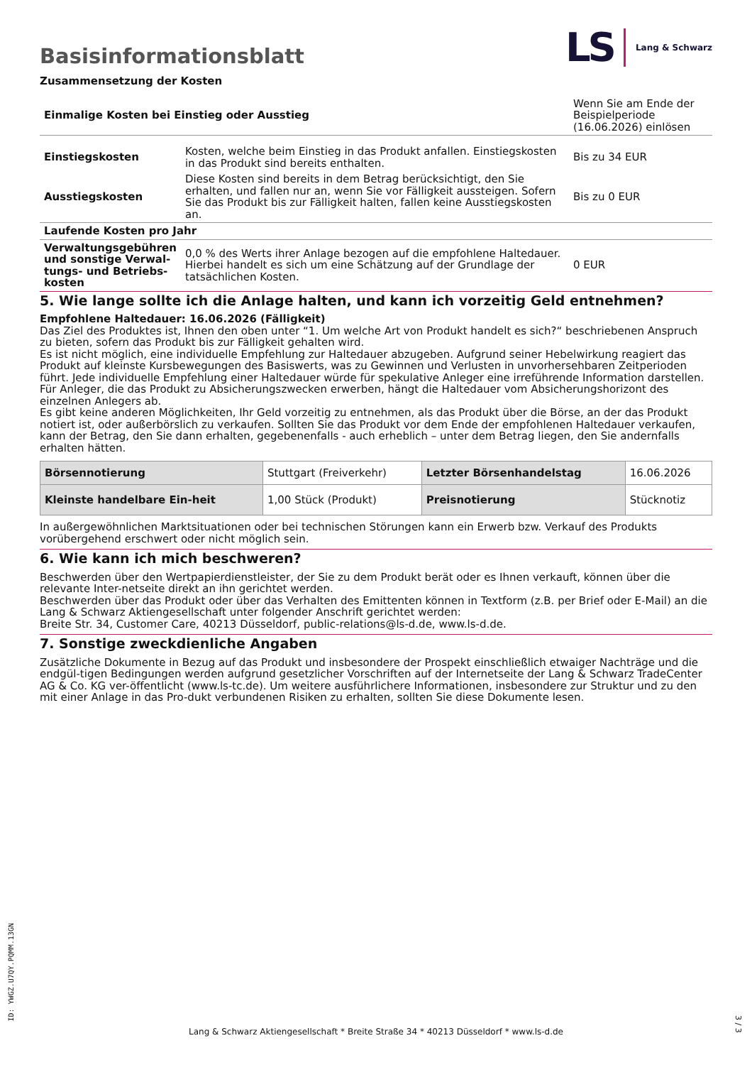Basisinformationsblatt
LS Lang & Schwarz
Zusammensetzung der Kosten
| Einmalige Kosten bei Einstieg oder Ausstieg | | Wenn Sie am Ende der Beispielperiode (16.06.2026) einlösen |
| Einstiegskosten | Kosten, welche beim Einstieg in das Produkt anfallen. Einstiegskosten in das Produkt sind bereits enthalten. | Bis zu 34 EUR |
| Ausstiegskosten | Diese Kosten sind bereits in dem Betrag berücksichtigt, den Sie erhalten, und fallen nur an, wenn Sie vor Fälligkeit aussteigen. Sofern Sie das Produkt bis zur Fälligkeit halten, fallen keine Ausstiegskosten an. | Bis zu 0 EUR |
| Laufende Kosten pro Jahr | | |
| Verwaltungsgebühren und sonstige Verwal-tungs- und Betriebs-kosten | 0,0 % des Werts ihrer Anlage bezogen auf die empfohlene Haltedauer. Hierbei handelt es sich um eine Schätzung auf der Grundlage der tatsächlichen Kosten. | 0 EUR |
5. Wie lange sollte ich die Anlage halten, und kann ich vorzeitig Geld entnehmen?
Empfohlene Haltedauer: 16.06.2026 (Fälligkeit)
Das Ziel des Produktes ist, Ihnen den oben unter “1. Um welche Art von Produkt handelt es sich?“ beschriebenen Anspruch zu bieten, sofern das Produkt bis zur Fälligkeit gehalten wird.
Es ist nicht möglich, eine individuelle Empfehlung zur Haltedauer abzugeben. Aufgrund seiner Hebelwirkung reagiert das Produkt auf kleinste Kursbewegungen des Basiswerts, was zu Gewinnen und Verlusten in unvorhersehbaren Zeitperioden führt. Jede individuelle Empfehlung einer Haltedauer würde für spekulative Anleger eine irreführende Information darstellen. Für Anleger, die das Produkt zu Absicherungszwecken erwerben, hängt die Haltedauer vom Absicherungshorizont des einzelnen Anlegers ab.
Es gibt keine anderen Möglichkeiten, Ihr Geld vorzeitig zu entnehmen, als das Produkt über die Börse, an der das Produkt notiert ist, oder außerbörslich zu verkaufen. Sollten Sie das Produkt vor dem Ende der empfohlenen Haltedauer verkaufen, kann der Betrag, den Sie dann erhalten, gegebenenfalls - auch erheblich – unter dem Betrag liegen, den Sie andernfalls erhalten hätten.
| Börsennotierung | Stuttgart (Freiverkehr) | Letzter Börsenhandelstag | 16.06.2026 |
| Kleinste handelbare Ein-heit | 1,00 Stück (Produkt) | Preisnotierung | Stücknotiz |
In außergewöhnlichen Marktsituationen oder bei technischen Störungen kann ein Erwerb bzw. Verkauf des Produkts vorübergehend erschwert oder nicht möglich sein.
6. Wie kann ich mich beschweren?
Beschwerden über den Wertpapierdienstleister, der Sie zu dem Produkt berät oder es Ihnen verkauft, können über die relevante Inter-netseite direkt an ihn gerichtet werden.
Beschwerden über das Produkt oder über das Verhalten des Emittenten können in Textform (z.B. per Brief oder E-Mail) an die Lang & Schwarz Aktiengesellschaft unter folgender Anschrift gerichtet werden:
Breite Str. 34, Customer Care, 40213 Düsseldorf, public-relations@ls-d.de, www.ls-d.de.
7. Sonstige zweckdienliche Angaben
Zusätzliche Dokumente in Bezug auf das Produkt und insbesondere der Prospekt einschließlich etwaiger Nachträge und die endgül-tigen Bedingungen werden aufgrund gesetzlicher Vorschriften auf der Internetseite der Lang & Schwarz TradeCenter AG & Co. KG ver-öffentlicht (www.ls-tc.de). Um weitere ausführlichere Informationen, insbesondere zur Struktur und zu den mit einer Anlage in das Pro-dukt verbundenen Risiken zu erhalten, sollten Sie diese Dokumente lesen.
ID: YWGZ.U7QY.PQMM.13GN
Lang & Schwarz Aktiengesellschaft * Breite Straße 34 * 40213 Düsseldorf * www.ls-d.de
3 / 3